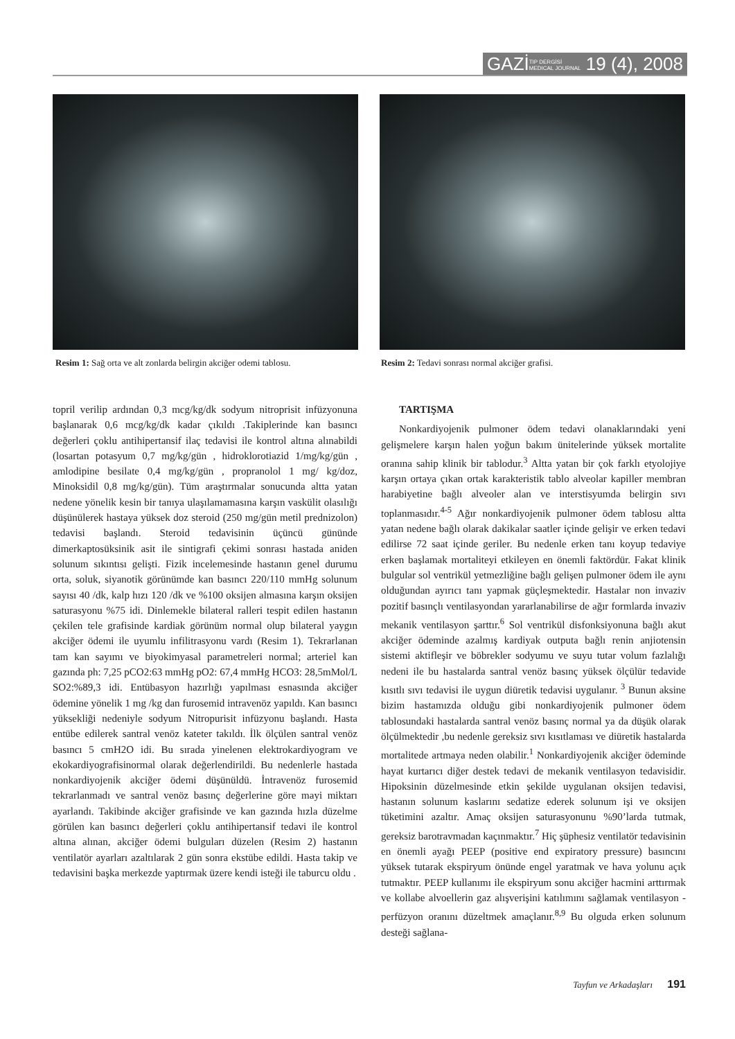GAZİTIP DERGİSİ
MEDICAL JOURNAL 19 (4), 2008
Resim 1: Sağ orta ve alt zonlarda belirgin akciğer odemi tablosu.
Resim 2: Tedavi sonrası normal akciğer grafisi.
topril verilip ardından 0,3 mcg/kg/dk sodyum nitroprisit infüzyonuna başlanarak 0,6 mcg/kg/dk kadar çıkıldı .Takiplerinde kan basıncı değerleri çoklu antihipertansif ilaç tedavisi ile kontrol altına alınabildi (losartan potasyum 0,7 mg/kg/gün , hidroklorotiazid 1/mg/kg/gün , amlodipine besilate 0,4 mg/kg/gün , propranolol 1 mg/ kg/doz, Minoksidil 0,8 mg/kg/gün). Tüm araştırmalar sonucunda altta yatan nedene yönelik kesin bir tanıya ulaşılamamasına karşın vaskülit olasılığı düşünülerek hastaya yüksek doz steroid (250 mg/gün metil prednizolon) tedavisi başlandı. Steroid tedavisinin üçüncü gününde dimerkaptosüksinik asit ile sintigrafi çekimi sonrası hastada aniden solunum sıkıntısı gelişti. Fizik incelemesinde hastanın genel durumu orta, soluk, siyanotik görünümde kan basıncı 220/110 mmHg solunum sayısı 40 /dk, kalp hızı 120 /dk ve %100 oksijen almasına karşın oksijen saturasyonu %75 idi. Dinlemekle bilateral ralleri tespit edilen hastanın çekilen tele grafisinde kardiak görünüm normal olup bilateral yaygın akciğer ödemi ile uyumlu infilitrasyonu vardı (Resim 1). Tekrarlanan tam kan sayımı ve biyokimyasal parametreleri normal; arteriel kan gazında ph: 7,25 pCO2:63 mmHg pO2: 67,4 mmHg HCO3: 28,5mMol/L SO2:%89,3 idi. Entübasyon hazırlığı yapılması esnasında akciğer ödemine yönelik 1 mg /kg dan furosemid intravenöz yapıldı. Kan basıncı yüksekliği nedeniyle sodyum Nitropurisit infüzyonu başlandı. Hasta entübe edilerek santral venöz kateter takıldı. İlk ölçülen santral venöz basıncı 5 cmH2O idi. Bu sırada yinelenen elektrokardiyogram ve ekokardiyografisinormal olarak değerlendirildi. Bu nedenlerle hastada nonkardiyojenik akciğer ödemi düşünüldü. İntravenöz furosemid tekrarlanmadı ve santral venöz basınç değerlerine göre mayi miktarı ayarlandı. Takibinde akciğer grafisinde ve kan gazında hızla düzelme görülen kan basıncı değerleri çoklu antihipertansif tedavi ile kontrol altına alınan, akciğer ödemi bulguları düzelen (Resim 2) hastanın ventilatör ayarları azaltılarak 2 gün sonra ekstübe edildi. Hasta takip ve tedavisini başka merkezde yaptırmak üzere kendi isteği ile taburcu oldu .
TARTIŞMA
Nonkardiyojenik pulmoner ödem tedavi olanaklarındaki yeni gelişmelere karşın halen yoğun bakım ünitelerinde yüksek mortalite oranına sahip klinik bir tablodur.<sup>3</sup> Altta yatan bir çok farklı etyolojiye karşın ortaya çıkan ortak karakteristik tablo alveolar kapiller membran harabiyetine bağlı alveoler alan ve interstisyumda belirgin sıvı toplanmasıdır.<sup>4-5</sup> Ağır nonkardiyojenik pulmoner ödem tablosu altta yatan nedene bağlı olarak dakikalar saatler içinde gelişir ve erken tedavi edilirse 72 saat içinde geriler. Bu nedenle erken tanı koyup tedaviye erken başlamak mortaliteyi etkileyen en önemli faktördür. Fakat klinik bulgular sol ventrikül yetmezliğine bağlı gelişen pulmoner ödem ile aynı olduğundan ayırıcı tanı yapmak güçleşmektedir. Hastalar non invaziv pozitif basınçlı ventilasyondan yararlanabilirse de ağır formlarda invaziv mekanik ventilasyon şarttır.<sup>6</sup> Sol ventrikül disfonksiyonuna bağlı akut akciğer ödeminde azalmış kardiyak outputa bağlı renin anjiotensin sistemi aktifleşir ve böbrekler sodyumu ve suyu tutar volum fazlalığı nedeni ile bu hastalarda santral venöz basınç yüksek ölçülür tedavide kısıtlı sıvı tedavisi ile uygun diüretik tedavisi uygulanır. <sup>3</sup> Bunun aksine bizim hastamızda olduğu gibi nonkardiyojenik pulmoner ödem tablosundaki hastalarda santral venöz basınç normal ya da düşük olarak ölçülmektedir ,bu nedenle gereksiz sıvı kısıtlaması ve diüretik hastalarda mortalitede artmaya neden olabilir.<sup>1</sup> Nonkardiyojenik akciğer ödeminde hayat kurtarıcı diğer destek tedavi de mekanik ventilasyon tedavisidir. Hipoksinin düzelmesinde etkin şekilde uygulanan oksijen tedavisi, hastanın solunum kaslarını sedatize ederek solunum işi ve oksijen tüketimini azaltır. Amaç oksijen saturasyonunu %90’larda tutmak, gereksiz barotravmadan kaçınmaktır.<sup>7</sup> Hiç şüphesiz ventilatör tedavisinin en önemli ayağı PEEP (positive end expiratory pressure) basıncını yüksek tutarak ekspiryum önünde engel yaratmak ve hava yolunu açık tutmaktır. PEEP kullanımı ile ekspiryum sonu akciğer hacmini arttırmak ve kollabe alvoellerin gaz alışverişini katılımını sağlamak ventilasyon -perfüzyon oranını düzeltmek amaçlanır.<sup>8,9</sup> Bu olguda erken solunum desteği sağlana-
Tayfun ve Arkadaşları 191